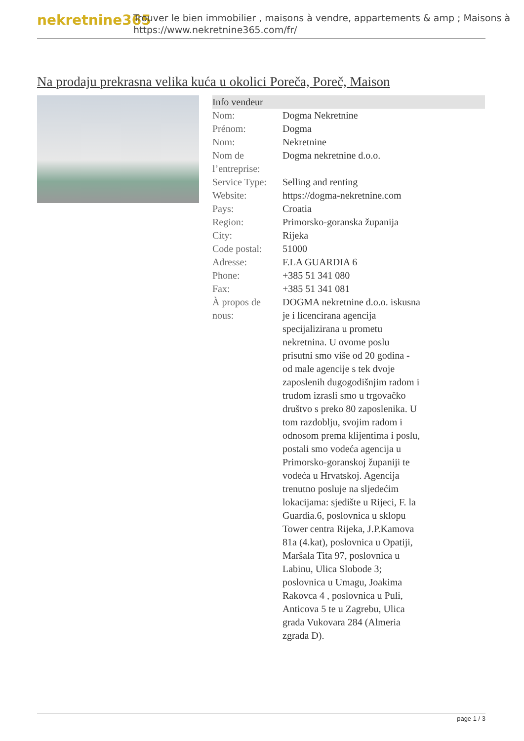nekretnine365
Trouver le bien immobilier , maisons à vendre, appartements & amp ; Maisons à
https://www.nekretnine365.com/fr/
Na prodaju prekrasna velika kuća u okolici Poreča, Poreč, Maison
| Info vendeur | |
| --- | --- |
| Nom: | Dogma Nekretnine |
| Prénom: | Dogma |
| Nom: | Nekretnine |
| Nom de l’entreprise: | Dogma nekretnine d.o.o. |
| Service Type: | Selling and renting |
| Website: | https://dogma-nekretnine.com |
| Pays: | Croatia |
| Region: | Primorsko-goranska županija |
| City: | Rijeka |
| Code postal: | 51000 |
| Adresse: | F.LA GUARDIA 6 |
| Phone: | +385 51 341 080 |
| Fax: | +385 51 341 081 |
| À propos de nous: | DOGMA nekretnine d.o.o. iskusna je i licencirana agencija specijalizirana u prometu nekretnina. U ovome poslu prisutni smo više od 20 godina - od male agencije s tek dvoje zaposlenih dugogodišnjim radom i trudom izrasli smo u trgovačko društvo s preko 80 zaposlenika. U tom razdoblju, svojim radom i odnosom prema klijentima i poslu, postali smo vodeća agencija u Primorsko-goranskoj županiji te vodeća u Hrvatskoj. Agencija trenutno posluje na sljedećim lokacijama: sjedište u Rijeci, F. la Guardia.6, poslovnica u sklopu Tower centra Rijeka, J.P.Kamova 81a (4.kat), poslovnica u Opatiji, Maršala Tita 97, poslovnica u Labinu, Ulica Slobode 3; poslovnica u Umagu, Joakima Rakovca 4 , poslovnica u Puli, Anticova 5 te u Zagrebu, Ulica grada Vukovara 284 (Almeria zgrada D). |
page 1 / 3